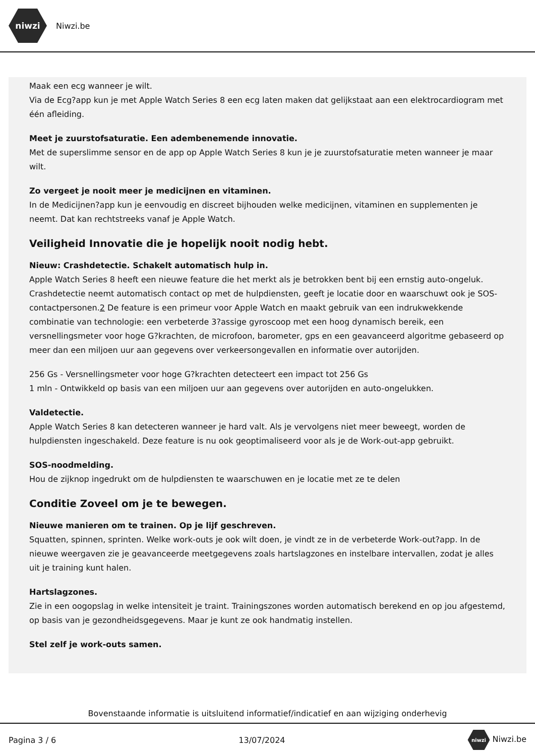niwzi
Niwzi.be
Maak een ecg wanneer je wilt.
Via de Ecg?app kun je met Apple Watch Series 8 een ecg laten maken dat gelijkstaat aan een elektrocardiogram met één afleiding.
Meet je zuurstofsaturatie. Een adembenemende innovatie.
Met de superslimme sensor en de app op Apple Watch Series 8 kun je je zuurstofsaturatie meten wanneer je maar wilt.
Zo vergeet je nooit meer je medicijnen en vitaminen.
In de Medicijnen?app kun je eenvoudig en discreet bijhouden welke medicijnen, vitaminen en supplementen je neemt. Dat kan rechtstreeks vanaf je Apple Watch.
Veiligheid Innovatie die je hopelijk nooit nodig hebt.
Nieuw: Crashdetectie. Schakelt automatisch hulp in.
Apple Watch Series 8 heeft een nieuwe feature die het merkt als je betrokken bent bij een ernstig auto-ongeluk. Crashdetectie neemt automatisch contact op met de hulpdiensten, geeft je locatie door en waarschuwt ook je SOS-contactpersonen.2 De feature is een primeur voor Apple Watch en maakt gebruik van een indrukwekkende combinatie van technologie: een verbeterde 3?assige gyroscoop met een hoog dynamisch bereik, een versnellingsmeter voor hoge G?krachten, de microfoon, barometer, gps en een geavanceerd algoritme gebaseerd op meer dan een miljoen uur aan gegevens over verkeersongevallen en informatie over autorijden.
256 Gs - Versnellingsmeter voor hoge G?krachten detecteert een impact tot 256 Gs
1 mln - Ontwikkeld op basis van een miljoen uur aan gegevens over autorijden en auto-ongelukken.
Valdetectie.
Apple Watch Series 8 kan detecteren wanneer je hard valt. Als je vervolgens niet meer beweegt, worden de hulpdiensten ingeschakeld. Deze feature is nu ook geoptimaliseerd voor als je de Work-out-app gebruikt.
SOS-noodmelding.
Hou de zijknop ingedrukt om de hulpdiensten te waarschuwen en je locatie met ze te delen
Conditie Zoveel om je te bewegen.
Nieuwe manieren om te trainen. Op je lijf geschreven.
Squatten, spinnen, sprinten. Welke work-outs je ook wilt doen, je vindt ze in de verbeterde Work-out?app. In de nieuwe weergaven zie je geavanceerde meetgegevens zoals hartslagzones en instelbare intervallen, zodat je alles uit je training kunt halen.
Hartslagzones.
Zie in een oogopslag in welke intensiteit je traint. Trainingszones worden automatisch berekend en op jou afgestemd, op basis van je gezondheidsgegevens. Maar je kunt ze ook handmatig instellen.
Stel zelf je work-outs samen.
Bovenstaande informatie is uitsluitend informatief/indicatief en aan wijziging onderhevig
Pagina 3 / 6 13/07/2024 niwzi Niwzi.be